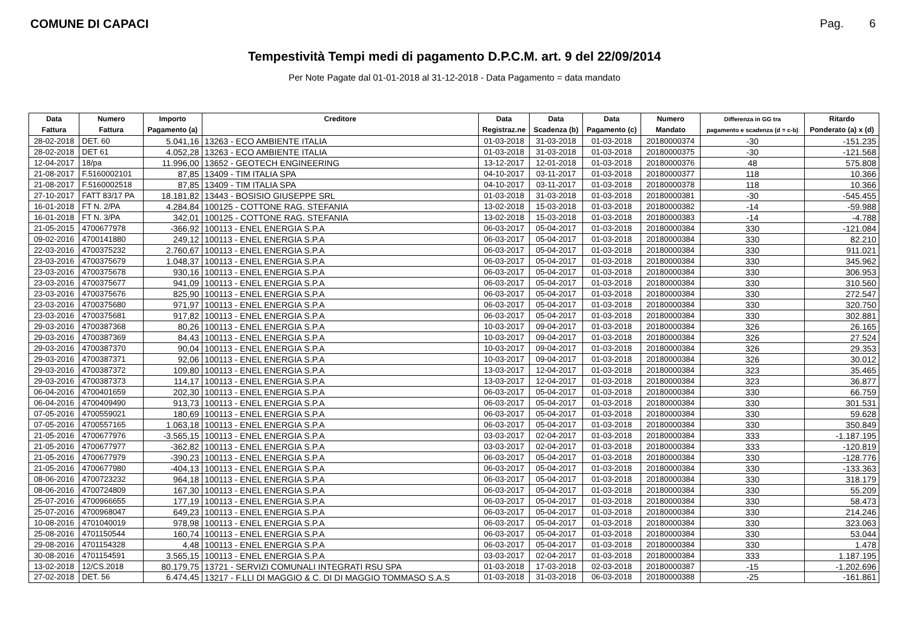COMUNE DI CAPACI Pag. 6
Tempestività Tempi medi di pagamento D.P.C.M. art. 9 del 22/09/2014
Per Note Pagate dal 01-01-2018 al 31-12-2018 - Data Pagamento = data mandato
| Data | Numero | Importo | Creditore | Data | Data | Data | Numero | Differenza in GG tra | Ritardo |
| --- | --- | --- | --- | --- | --- | --- | --- | --- | --- |
| Fattura | Fattura | Pagamento (a) | | Registraz.ne | Scadenza (b) | Pagamento (c) | Mandato | pagamento e scadenza (d = c-b) | Ponderato (a) x (d) |
| 28-02-2018 | DET. 60 | 5.041,16 | 13263 - ECO AMBIENTE ITALIA | 01-03-2018 | 31-03-2018 | 01-03-2018 | 20180000374 | -30 | -151.235 |
| 28-02-2018 | DET 61 | 4.052,28 | 13263 - ECO AMBIENTE ITALIA | 01-03-2018 | 31-03-2018 | 01-03-2018 | 20180000375 | -30 | -121.568 |
| 12-04-2017 | 18/pa | 11.996,00 | 13652 - GEOTECH ENGINEERING | 13-12-2017 | 12-01-2018 | 01-03-2018 | 20180000376 | 48 | 575.808 |
| 21-08-2017 | F.5160002101 | 87,85 | 13409 - TIM ITALIA SPA | 04-10-2017 | 03-11-2017 | 01-03-2018 | 20180000377 | 118 | 10.366 |
| 21-08-2017 | F.5160002518 | 87,85 | 13409 - TIM ITALIA SPA | 04-10-2017 | 03-11-2017 | 01-03-2018 | 20180000378 | 118 | 10.366 |
| 27-10-2017 | FATT 83/17 PA | 18.181,82 | 13443 - BOSISIO GIUSEPPE SRL | 01-03-2018 | 31-03-2018 | 01-03-2018 | 20180000381 | -30 | -545.455 |
| 16-01-2018 | FT N. 2/PA | 4.284,84 | 100125 - COTTONE RAG. STEFANIA | 13-02-2018 | 15-03-2018 | 01-03-2018 | 20180000382 | -14 | -59.988 |
| 16-01-2018 | FT N. 3/PA | 342,01 | 100125 - COTTONE RAG. STEFANIA | 13-02-2018 | 15-03-2018 | 01-03-2018 | 20180000383 | -14 | -4.788 |
| 21-05-2015 | 4700677978 | -366,92 | 100113 - ENEL ENERGIA S.P.A | 06-03-2017 | 05-04-2017 | 01-03-2018 | 20180000384 | 330 | -121.084 |
| 09-02-2016 | 4700141880 | 249,12 | 100113 - ENEL ENERGIA S.P.A | 06-03-2017 | 05-04-2017 | 01-03-2018 | 20180000384 | 330 | 82.210 |
| 22-03-2016 | 4700375232 | 2.760,67 | 100113 - ENEL ENERGIA S.P.A | 06-03-2017 | 05-04-2017 | 01-03-2018 | 20180000384 | 330 | 911.021 |
| 23-03-2016 | 4700375679 | 1.048,37 | 100113 - ENEL ENERGIA S.P.A | 06-03-2017 | 05-04-2017 | 01-03-2018 | 20180000384 | 330 | 345.962 |
| 23-03-2016 | 4700375678 | 930,16 | 100113 - ENEL ENERGIA S.P.A | 06-03-2017 | 05-04-2017 | 01-03-2018 | 20180000384 | 330 | 306.953 |
| 23-03-2016 | 4700375677 | 941,09 | 100113 - ENEL ENERGIA S.P.A | 06-03-2017 | 05-04-2017 | 01-03-2018 | 20180000384 | 330 | 310.560 |
| 23-03-2016 | 4700375676 | 825,90 | 100113 - ENEL ENERGIA S.P.A | 06-03-2017 | 05-04-2017 | 01-03-2018 | 20180000384 | 330 | 272.547 |
| 23-03-2016 | 4700375680 | 971,97 | 100113 - ENEL ENERGIA S.P.A | 06-03-2017 | 05-04-2017 | 01-03-2018 | 20180000384 | 330 | 320.750 |
| 23-03-2016 | 4700375681 | 917,82 | 100113 - ENEL ENERGIA S.P.A | 06-03-2017 | 05-04-2017 | 01-03-2018 | 20180000384 | 330 | 302.881 |
| 29-03-2016 | 4700387368 | 80,26 | 100113 - ENEL ENERGIA S.P.A | 10-03-2017 | 09-04-2017 | 01-03-2018 | 20180000384 | 326 | 26.165 |
| 29-03-2016 | 4700387369 | 84,43 | 100113 - ENEL ENERGIA S.P.A | 10-03-2017 | 09-04-2017 | 01-03-2018 | 20180000384 | 326 | 27.524 |
| 29-03-2016 | 4700387370 | 90,04 | 100113 - ENEL ENERGIA S.P.A | 10-03-2017 | 09-04-2017 | 01-03-2018 | 20180000384 | 326 | 29.353 |
| 29-03-2016 | 4700387371 | 92,06 | 100113 - ENEL ENERGIA S.P.A | 10-03-2017 | 09-04-2017 | 01-03-2018 | 20180000384 | 326 | 30.012 |
| 29-03-2016 | 4700387372 | 109,80 | 100113 - ENEL ENERGIA S.P.A | 13-03-2017 | 12-04-2017 | 01-03-2018 | 20180000384 | 323 | 35.465 |
| 29-03-2016 | 4700387373 | 114,17 | 100113 - ENEL ENERGIA S.P.A | 13-03-2017 | 12-04-2017 | 01-03-2018 | 20180000384 | 323 | 36.877 |
| 06-04-2016 | 4700401659 | 202,30 | 100113 - ENEL ENERGIA S.P.A | 06-03-2017 | 05-04-2017 | 01-03-2018 | 20180000384 | 330 | 66.759 |
| 06-04-2016 | 4700409490 | 913,73 | 100113 - ENEL ENERGIA S.P.A | 06-03-2017 | 05-04-2017 | 01-03-2018 | 20180000384 | 330 | 301.531 |
| 07-05-2016 | 4700559021 | 180,69 | 100113 - ENEL ENERGIA S.P.A | 06-03-2017 | 05-04-2017 | 01-03-2018 | 20180000384 | 330 | 59.628 |
| 07-05-2016 | 4700557165 | 1.063,18 | 100113 - ENEL ENERGIA S.P.A | 06-03-2017 | 05-04-2017 | 01-03-2018 | 20180000384 | 330 | 350.849 |
| 21-05-2016 | 4700677976 | -3.565,15 | 100113 - ENEL ENERGIA S.P.A | 03-03-2017 | 02-04-2017 | 01-03-2018 | 20180000384 | 333 | -1.187.195 |
| 21-05-2016 | 4700677977 | -362,82 | 100113 - ENEL ENERGIA S.P.A | 03-03-2017 | 02-04-2017 | 01-03-2018 | 20180000384 | 333 | -120.819 |
| 21-05-2016 | 4700677979 | -390,23 | 100113 - ENEL ENERGIA S.P.A | 06-03-2017 | 05-04-2017 | 01-03-2018 | 20180000384 | 330 | -128.776 |
| 21-05-2016 | 4700677980 | -404,13 | 100113 - ENEL ENERGIA S.P.A | 06-03-2017 | 05-04-2017 | 01-03-2018 | 20180000384 | 330 | -133.363 |
| 08-06-2016 | 4700723232 | 964,18 | 100113 - ENEL ENERGIA S.P.A | 06-03-2017 | 05-04-2017 | 01-03-2018 | 20180000384 | 330 | 318.179 |
| 08-06-2016 | 4700724809 | 167,30 | 100113 - ENEL ENERGIA S.P.A | 06-03-2017 | 05-04-2017 | 01-03-2018 | 20180000384 | 330 | 55.209 |
| 25-07-2016 | 4700966655 | 177,19 | 100113 - ENEL ENERGIA S.P.A | 06-03-2017 | 05-04-2017 | 01-03-2018 | 20180000384 | 330 | 58.473 |
| 25-07-2016 | 4700968047 | 649,23 | 100113 - ENEL ENERGIA S.P.A | 06-03-2017 | 05-04-2017 | 01-03-2018 | 20180000384 | 330 | 214.246 |
| 10-08-2016 | 4701040019 | 978,98 | 100113 - ENEL ENERGIA S.P.A | 06-03-2017 | 05-04-2017 | 01-03-2018 | 20180000384 | 330 | 323.063 |
| 25-08-2016 | 4701150544 | 160,74 | 100113 - ENEL ENERGIA S.P.A | 06-03-2017 | 05-04-2017 | 01-03-2018 | 20180000384 | 330 | 53.044 |
| 29-08-2016 | 4701154328 | 4,48 | 100113 - ENEL ENERGIA S.P.A | 06-03-2017 | 05-04-2017 | 01-03-2018 | 20180000384 | 330 | 1.478 |
| 30-08-2016 | 4701154591 | 3.565,15 | 100113 - ENEL ENERGIA S.P.A | 03-03-2017 | 02-04-2017 | 01-03-2018 | 20180000384 | 333 | 1.187.195 |
| 13-02-2018 | 12/CS.2018 | 80.179,75 | 13721 - SERVIZI COMUNALI INTEGRATI RSU SPA | 01-03-2018 | 17-03-2018 | 02-03-2018 | 20180000387 | -15 | -1.202.696 |
| 27-02-2018 | DET. 56 | 6.474,45 | 13217 - F.LLI DI MAGGIO & C. DI DI MAGGIO TOMMASO S.A.S | 01-03-2018 | 31-03-2018 | 06-03-2018 | 20180000388 | -25 | -161.861 |